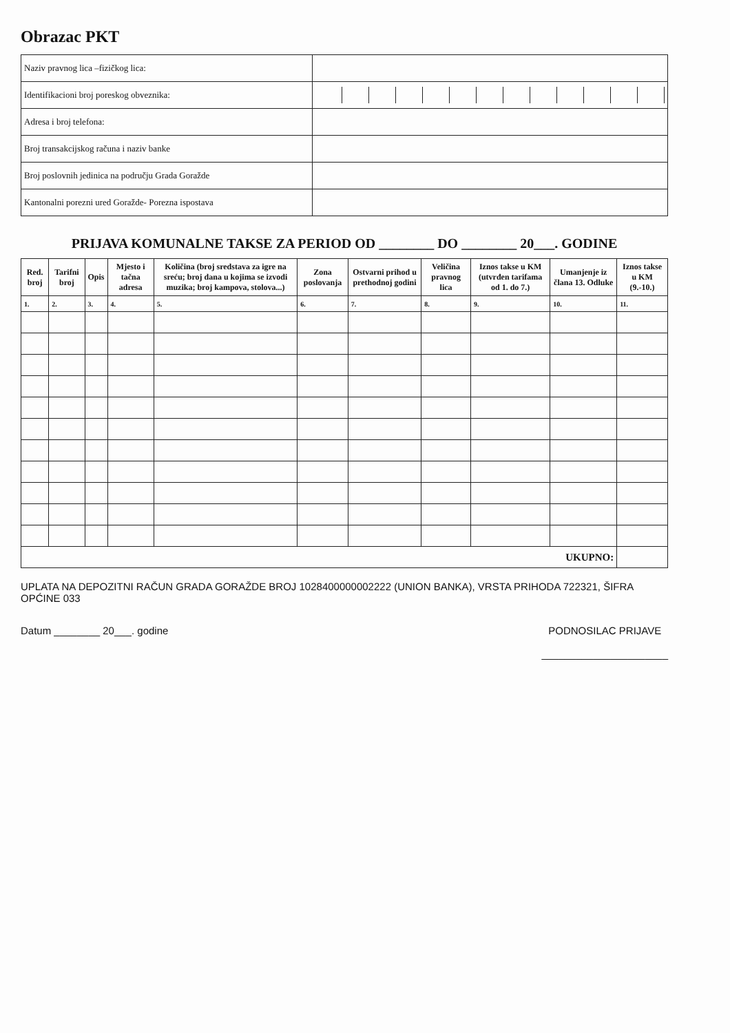Obrazac PKT
| Naziv pravnog lica –fizičkog lica: | |
| Identifikacioni broj poreskog obveznika: | |
| Adresa i broj telefona: | |
| Broj transakcijskog računa i naziv banke | |
| Broj poslovnih jedinica na području Grada Goražde | |
| Kantonalni porezni ured Goražde- Porezna ispostava | |
PRIJAVA KOMUNALNE TAKSE ZA PERIOD OD ________ DO ________ 20___. GODINE
| Red. broj | Tarifni broj | Opis | Mjesto i tačna adresa | Količina (broj sredstava za igre na sreću; broj dana u kojima se izvodi muzika; broj kampova, stolova...) | Zona poslovanja | Ostvarni prihod u prethodnoj godini | Veličina pravnog lica | Iznos takse u KM (utvrđen tarifama od 1. do 7.) | Umanjenje iz člana 13. Odluke | Iznos takse u KM (9.-10.) |
| --- | --- | --- | --- | --- | --- | --- | --- | --- | --- | --- |
| 1. | 2. | 3. | 4. | 5. | 6. | 7. | 8. | 9. | 10. | 11. |
| UKUPNO: | | | | | | | | | | |
UPLATA NA DEPOZITNI RAČUN GRADA GORAŽDE BROJ 1028400000002222 (UNION BANKA), VRSTA PRIHODA 722321, ŠIFRA OPĆINE 033
Datum ________ 20___. godine PODNOSILAC PRIJAVE
______________________